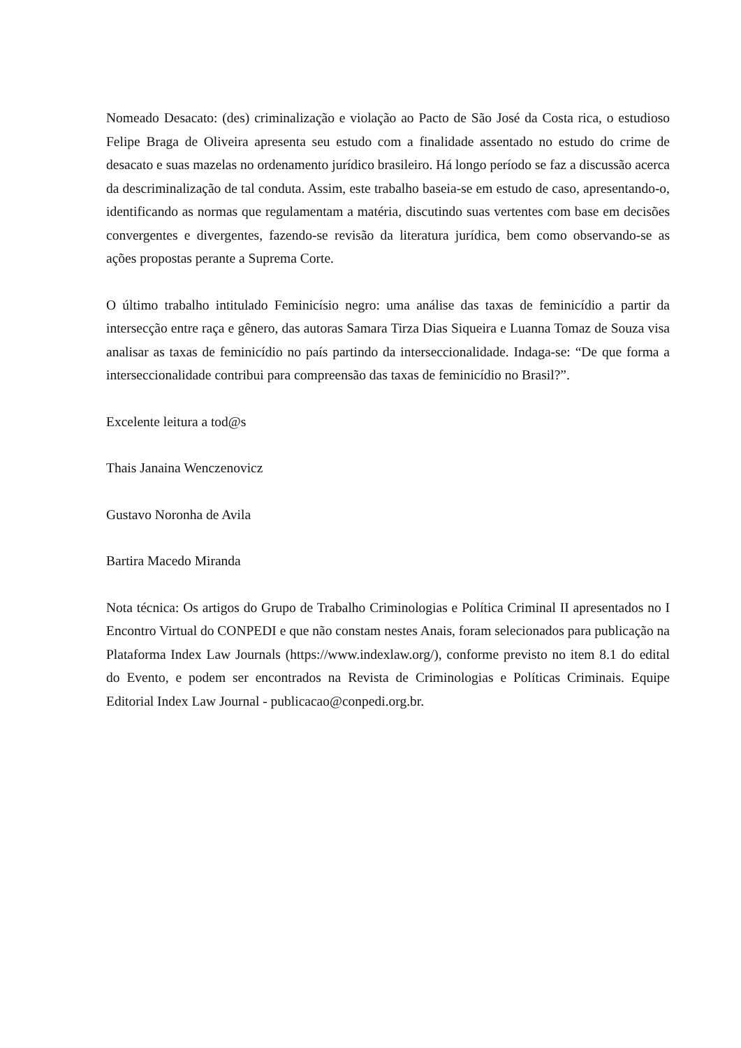Nomeado Desacato: (des) criminalização e violação ao Pacto de São José da Costa rica, o estudioso Felipe Braga de Oliveira apresenta seu estudo com a finalidade assentado no estudo do crime de desacato e suas mazelas no ordenamento jurídico brasileiro. Há longo período se faz a discussão acerca da descriminalização de tal conduta. Assim, este trabalho baseia-se em estudo de caso, apresentando-o, identificando as normas que regulamentam a matéria, discutindo suas vertentes com base em decisões convergentes e divergentes, fazendo-se revisão da literatura jurídica, bem como observando-se as ações propostas perante a Suprema Corte.
O último trabalho intitulado Feminicísio negro: uma análise das taxas de feminicídio a partir da intersecção entre raça e gênero, das autoras Samara Tirza Dias Siqueira e Luanna Tomaz de Souza visa analisar as taxas de feminicídio no país partindo da interseccionalidade. Indaga-se: “De que forma a interseccionalidade contribui para compreensão das taxas de feminicídio no Brasil?”.
Excelente leitura a tod@s
Thais Janaina Wenczenovicz
Gustavo Noronha de Avila
Bartira Macedo Miranda
Nota técnica: Os artigos do Grupo de Trabalho Criminologias e Política Criminal II apresentados no I Encontro Virtual do CONPEDI e que não constam nestes Anais, foram selecionados para publicação na Plataforma Index Law Journals (https://www.indexlaw.org/), conforme previsto no item 8.1 do edital do Evento, e podem ser encontrados na Revista de Criminologias e Políticas Criminais. Equipe Editorial Index Law Journal - publicacao@conpedi.org.br.